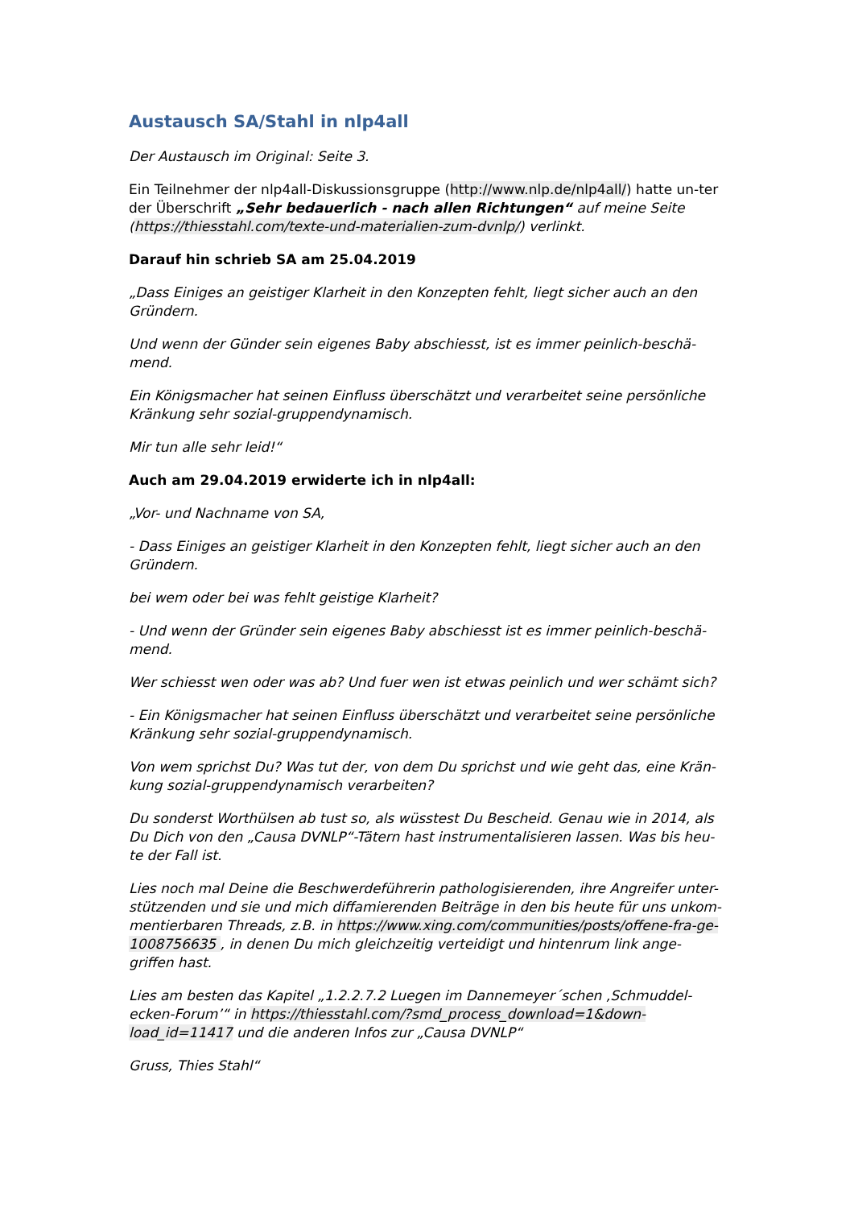Austausch SA/Stahl in nlp4all
Der Austausch im Original: Seite 3.
Ein Teilnehmer der nlp4all-Diskussionsgruppe (http://www.nlp.de/nlp4all/) hatte un-ter der Überschrift „Sehr bedauerlich - nach allen Richtungen“ auf meine Seite (https://thiesstahl.com/texte-und-materialien-zum-dvnlp/) verlinkt.
Darauf hin schrieb SA am 25.04.2019
„Dass Einiges an geistiger Klarheit in den Konzepten fehlt, liegt sicher auch an den Gründern.
Und wenn der Günder sein eigenes Baby abschiesst, ist es immer peinlich-beschä-mend.
Ein Königsmacher hat seinen Einfluss überschätzt und verarbeitet seine persönliche Kränkung sehr sozial-gruppendynamisch.
Mir tun alle sehr leid!“
Auch am 29.04.2019 erwiderte ich in nlp4all:
„Vor- und Nachname von SA,
- Dass Einiges an geistiger Klarheit in den Konzepten fehlt, liegt sicher auch an den Gründern.
bei wem oder bei was fehlt geistige Klarheit?
- Und wenn der Gründer sein eigenes Baby abschiesst ist es immer peinlich-beschä-mend.
Wer schiesst wen oder was ab? Und fuer wen ist etwas peinlich und wer schämt sich?
- Ein Königsmacher hat seinen Einfluss überschätzt und verarbeitet seine persönliche Kränkung sehr sozial-gruppendynamisch.
Von wem sprichst Du? Was tut der, von dem Du sprichst und wie geht das, eine Krän-kung sozial-gruppendynamisch verarbeiten?
Du sonderst Worthülsen ab tust so, als wüsstest Du Bescheid. Genau wie in 2014, als Du Dich von den „Causa DVNLP“-Tätern hast instrumentalisieren lassen. Was bis heu-te der Fall ist.
Lies noch mal Deine die Beschwerdeführerin pathologisierenden, ihre Angreifer unter-stützenden und sie und mich diffamierenden Beiträge in den bis heute für uns unkom-mentierbaren Threads, z.B. in https://www.xing.com/communities/posts/offene-fra-ge-1008756635 , in denen Du mich gleichzeitig verteidigt und hintenrum link ange-griffen hast.
Lies am besten das Kapitel „1.2.2.7.2 Luegen im Dannemeyer´schen ‚Schmuddel-ecken-Forum’“ in https://thiesstahl.com/?smd_process_download=1&down-load_id=11417 und die anderen Infos zur „Causa DVNLP“
Gruss, Thies Stahl“